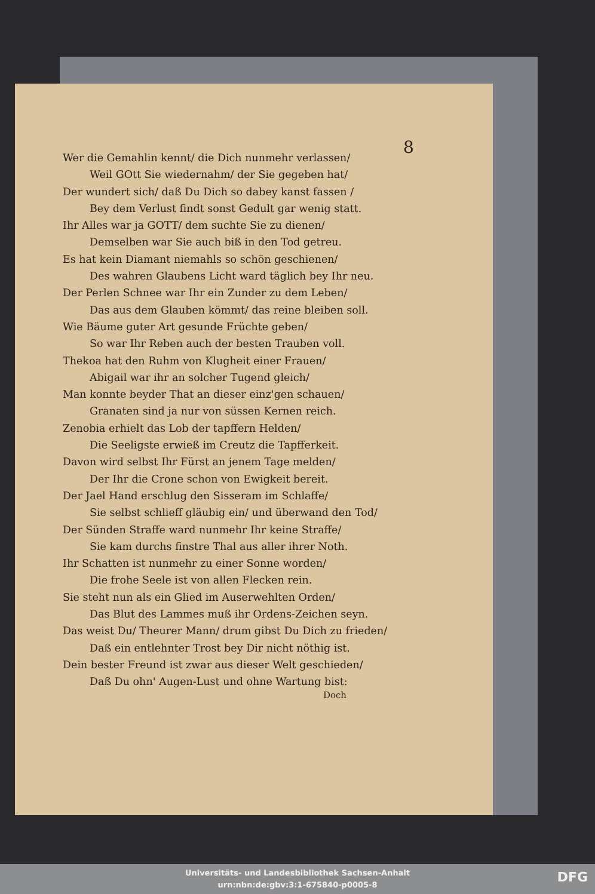8
Wer die Gemahlin kennt/ die Dich nunmehr verlassen/
Weil GOtt Sie wiedernahm/ der Sie gegeben hat/
Der wundert sich/ daß Du Dich so dabey kanst fassen /
Bey dem Verlust findt sonst Gedult gar wenig statt.
Ihr Alles war ja GOTT/ dem suchte Sie zu dienen/
Demselben war Sie auch biß in den Tod getreu.
Es hat kein Diamant niemahls so schön geschienen/
Des wahren Glaubens Licht ward täglich bey Ihr neu.
Der Perlen Schnee war Ihr ein Zunder zu dem Leben/
Das aus dem Glauben kömmt/ das reine bleiben soll.
Wie Bäume guter Art gesunde Früchte geben/
So war Ihr Reben auch der besten Trauben voll.
Thekoa hat den Ruhm von Klugheit einer Frauen/
Abigail war ihr an solcher Tugend gleich/
Man konnte beyder That an dieser einz'gen schauen/
Granaten sind ja nur von süssen Kernen reich.
Zenobia erhielt das Lob der tapffern Helden/
Die Seeligste erwieß im Creutz die Tapfferkeit.
Davon wird selbst Ihr Fürst an jenem Tage melden/
Der Ihr die Crone schon von Ewigkeit bereit.
Der Jael Hand erschlug den Sisseram im Schlaffe/
Sie selbst schlieff gläubig ein/ und überwand den Tod/
Der Sünden Straffe ward nunmehr Ihr keine Straffe/
Sie kam durchs finstre Thal aus aller ihrer Noth.
Ihr Schatten ist nunmehr zu einer Sonne worden/
Die frohe Seele ist von allen Flecken rein.
Sie steht nun als ein Glied im Auserwehlten Orden/
Das Blut des Lammes muß ihr Ordens-Zeichen seyn.
Das weist Du/ Theurer Mann/ drum gibst Du Dich zu frieden/
Daß ein entlehnter Trost bey Dir nicht nöthig ist.
Dein bester Freund ist zwar aus dieser Welt geschieden/
Daß Du ohn' Augen-Lust und ohne Wartung bist:
Doch
Universitäts- und Landesbibliothek Sachsen-Anhalt
urn:nbn:de:gbv:3:1-675840-p0005-8
DFG